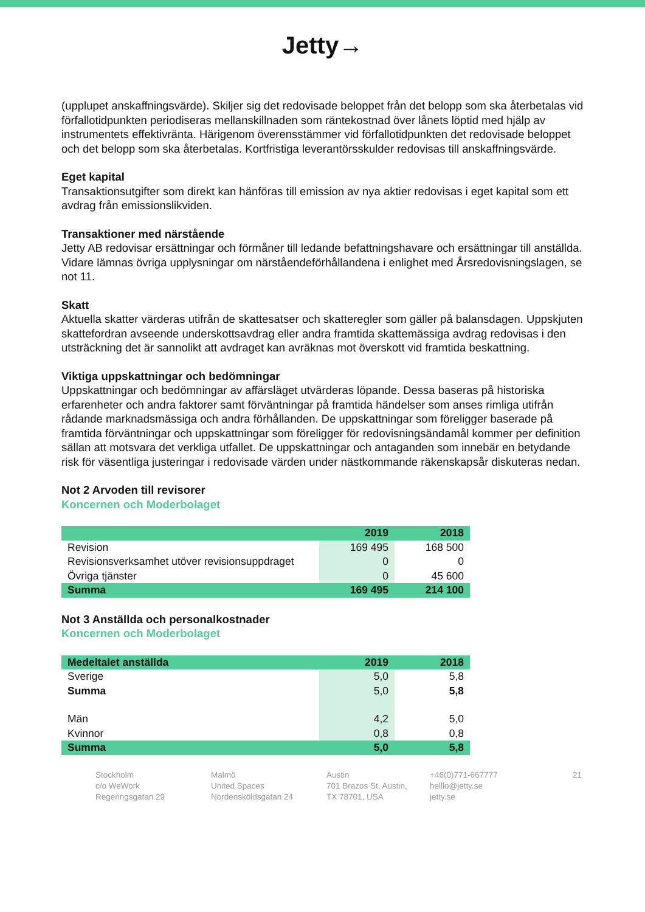Jetty→
(upplupet anskaffningsvärde). Skiljer sig det redovisade beloppet från det belopp som ska återbetalas vid förfallotidpunkten periodiseras mellanskillnaden som räntekostnad över lånets löptid med hjälp av instrumentets effektivränta. Härigenom överensstämmer vid förfallotidpunkten det redovisade beloppet och det belopp som ska återbetalas. Kortfristiga leverantörsskulder redovisas till anskaffningsvärde.
Eget kapital
Transaktionsutgifter som direkt kan hänföras till emission av nya aktier redovisas i eget kapital som ett avdrag från emissionslikviden.
Transaktioner med närstående
Jetty AB redovisar ersättningar och förmåner till ledande befattningshavare och ersättningar till anställda. Vidare lämnas övriga upplysningar om närståendeförhållandena i enlighet med Årsredovisningslagen, se not 11.
Skatt
Aktuella skatter värderas utifrån de skattesatser och skatteregler som gäller på balansdagen. Uppskjuten skattefordran avseende underskottsavdrag eller andra framtida skattemässiga avdrag redovisas i den utsträckning det är sannolikt att avdraget kan avräknas mot överskott vid framtida beskattning.
Viktiga uppskattningar och bedömningar
Uppskattningar och bedömningar av affärsläget utvärderas löpande. Dessa baseras på historiska erfarenheter och andra faktorer samt förväntningar på framtida händelser som anses rimliga utifrån rådande marknadsmässiga och andra förhållanden. De uppskattningar som föreligger baserade på framtida förväntningar och uppskattningar som föreligger för redovisningsändamål kommer per definition sällan att motsvara det verkliga utfallet. De uppskattningar och antaganden som innebär en betydande risk för väsentliga justeringar i redovisade värden under nästkommande räkenskapsår diskuteras nedan.
Not 2 Arvoden till revisorer
Koncernen och Moderbolaget
| | 2019 | 2018 |
| Revision | 169 495 | 168 500 |
| Revisionsverksamhet utöver revisionsuppdraget | 0 | 0 |
| Övriga tjänster | 0 | 45 600 |
| Summa | 169 495 | 214 100 |
Not 3 Anställda och personalkostnader
Koncernen och Moderbolaget
| Medeltalet anställda | 2019 | 2018 |
| Sverige | 5,0 | 5,8 |
| Summa | 5,0 | 5,8 |
| Män | 4,2 | 5,0 |
| Kvinnor | 0,8 | 0,8 |
| Summa | 5,0 | 5,8 |
Stockholm
c/o WeWork
Regeringsgatan 29
Malmö
United Spaces
Nordensköldsgatan 24
Austin
701 Brazos St, Austin,
TX 78701, USA
+46(0)771-667777
helllo@jetty.se
jetty.se
21